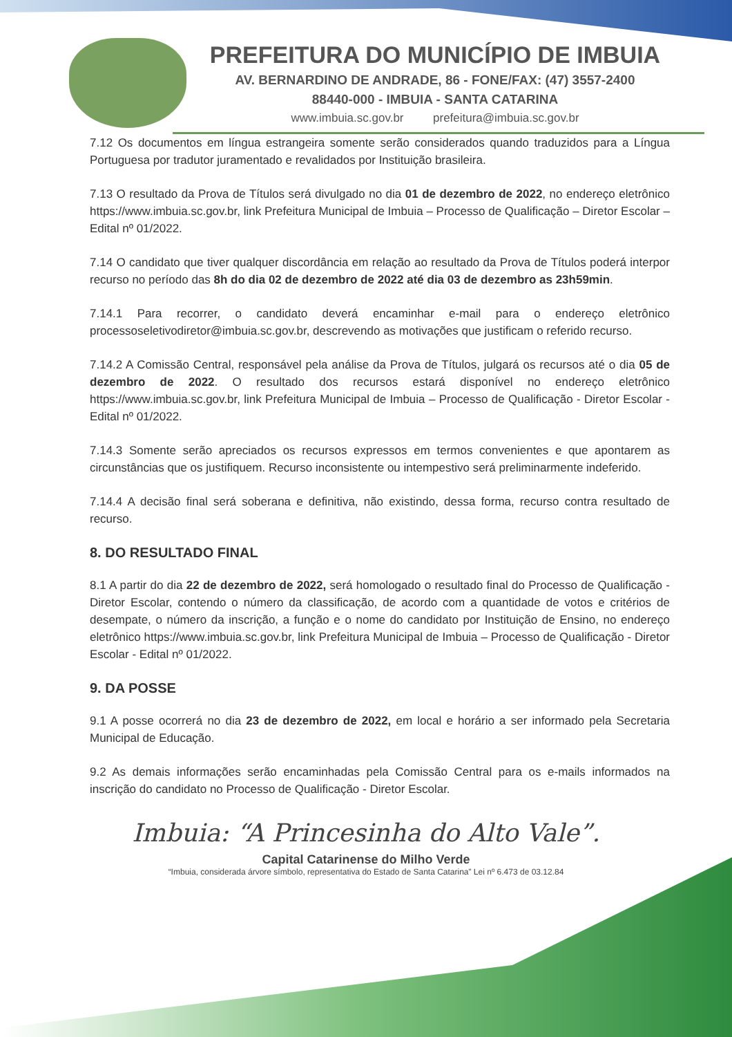PREFEITURA DO MUNICÍPIO DE IMBUIA
AV. BERNARDINO DE ANDRADE, 86 - FONE/FAX: (47) 3557-2400
88440-000 - IMBUIA - SANTA CATARINA
www.imbuia.sc.gov.br prefeitura@imbuia.sc.gov.br
7.12 Os documentos em língua estrangeira somente serão considerados quando traduzidos para a Língua Portuguesa por tradutor juramentado e revalidados por Instituição brasileira.
7.13 O resultado da Prova de Títulos será divulgado no dia 01 de dezembro de 2022, no endereço eletrônico https://www.imbuia.sc.gov.br, link Prefeitura Municipal de Imbuia – Processo de Qualificação – Diretor Escolar – Edital nº 01/2022.
7.14 O candidato que tiver qualquer discordância em relação ao resultado da Prova de Títulos poderá interpor recurso no período das 8h do dia 02 de dezembro de 2022 até dia 03 de dezembro as 23h59min.
7.14.1 Para recorrer, o candidato deverá encaminhar e-mail para o endereço eletrônico processoseletivodiretor@imbuia.sc.gov.br, descrevendo as motivações que justificam o referido recurso.
7.14.2 A Comissão Central, responsável pela análise da Prova de Títulos, julgará os recursos até o dia 05 de dezembro de 2022. O resultado dos recursos estará disponível no endereço eletrônico https://www.imbuia.sc.gov.br, link Prefeitura Municipal de Imbuia – Processo de Qualificação - Diretor Escolar - Edital nº 01/2022.
7.14.3 Somente serão apreciados os recursos expressos em termos convenientes e que apontarem as circunstâncias que os justifiquem. Recurso inconsistente ou intempestivo será preliminarmente indeferido.
7.14.4 A decisão final será soberana e definitiva, não existindo, dessa forma, recurso contra resultado de recurso.
8. DO RESULTADO FINAL
8.1 A partir do dia 22 de dezembro de 2022, será homologado o resultado final do Processo de Qualificação - Diretor Escolar, contendo o número da classificação, de acordo com a quantidade de votos e critérios de desempate, o número da inscrição, a função e o nome do candidato por Instituição de Ensino, no endereço eletrônico https://www.imbuia.sc.gov.br, link Prefeitura Municipal de Imbuia – Processo de Qualificação - Diretor Escolar - Edital nº 01/2022.
9. DA POSSE
9.1 A posse ocorrerá no dia 23 de dezembro de 2022, em local e horário a ser informado pela Secretaria Municipal de Educação.
9.2 As demais informações serão encaminhadas pela Comissão Central para os e-mails informados na inscrição do candidato no Processo de Qualificação - Diretor Escolar.
Imbuia: “A Princesinha do Alto Vale”.
Capital Catarinense do Milho Verde
“Imbuia, considerada árvore símbolo, representativa do Estado de Santa Catarina” Lei nº 6.473 de 03.12.84